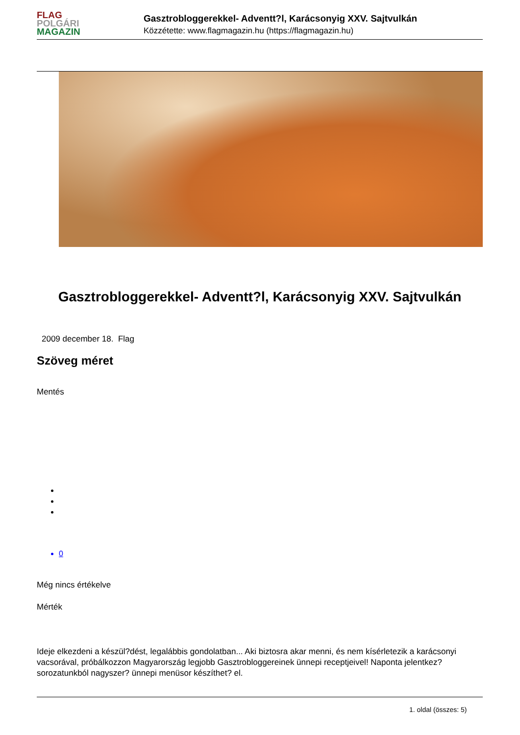FLAG
POLGÁRI
MAGAZIN
Gasztrobloggerekkel- Adventt?l, Karácsonyig XXV. Sajtvulkán
Közzétette: www.flagmagazin.hu (https://flagmagazin.hu)
Gasztrobloggerekkel- Adventt?l, Karácsonyig XXV. Sajtvulkán
2009 december 18. Flag
Szöveg méret
Mentés
0
Még nincs értékelve
Mérték
Ideje elkezdeni a készül?dést, legalábbis gondolatban... Aki biztosra akar menni, és nem kísérletezik a karácsonyi vacsorával, próbálkozzon Magyarország legjobb Gasztrobloggereinek ünnepi receptjeivel! Naponta jelentkez? sorozatunkból nagyszer? ünnepi menüsor készíthet? el.
1. oldal (összes: 5)